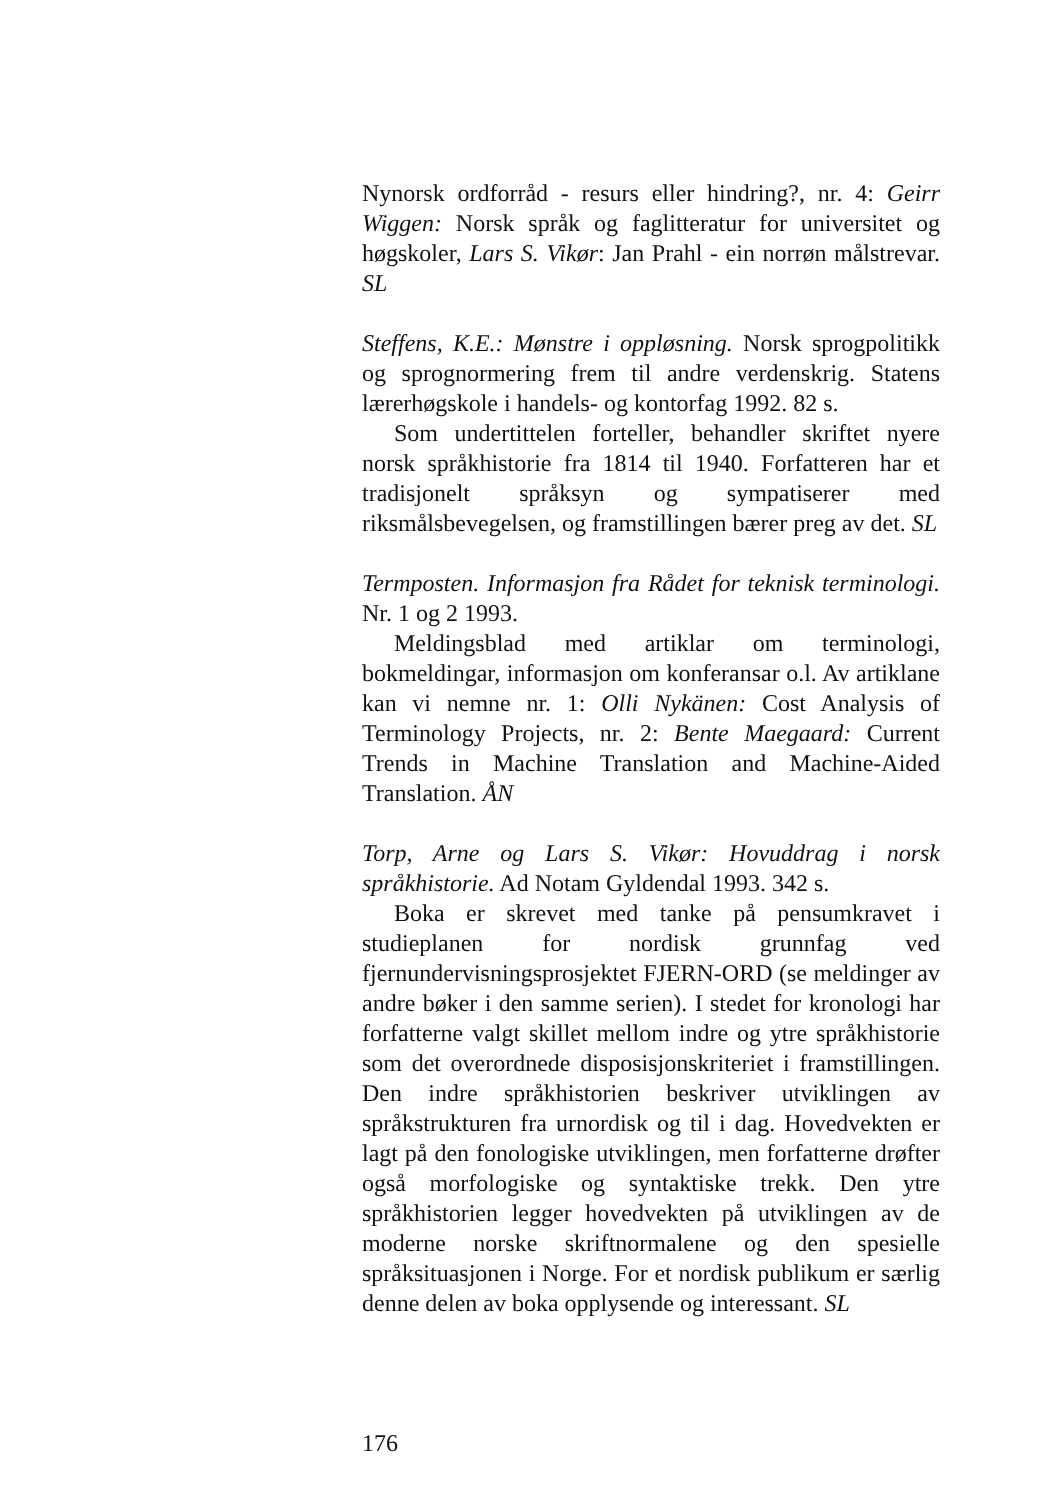Nynorsk ordforråd - resurs eller hindring?, nr. 4: Geirr Wiggen: Norsk språk og faglitteratur for universitet og høgskoler, Lars S. Vikør: Jan Prahl - ein norrøn målstrevar. SL
Steffens, K.E.: Mønstre i oppløsning. Norsk sprogpolitikk og sprognormering frem til andre verdenskrig. Statens lærerhøgskole i handels- og kontorfag 1992. 82 s.
Som undertittelen forteller, behandler skriftet nyere norsk språkhistorie fra 1814 til 1940. Forfatteren har et tradisjonelt språksyn og sympatiserer med riksmålsbevegelsen, og framstillingen bærer preg av det. SL
Termposten. Informasjon fra Rådet for teknisk terminologi. Nr. 1 og 2 1993.
Meldingsblad med artiklar om terminologi, bokmeldingar, informasjon om konferansar o.l. Av artiklane kan vi nemne nr. 1: Olli Nykänen: Cost Analysis of Terminology Projects, nr. 2: Bente Maegaard: Current Trends in Machine Translation and Machine-Aided Translation. ÅN
Torp, Arne og Lars S. Vikør: Hovuddrag i norsk språkhistorie. Ad Notam Gyldendal 1993. 342 s.
Boka er skrevet med tanke på pensumkravet i studieplanen for nordisk grunnfag ved fjernundervisningsprosjektet FJERN-ORD (se meldinger av andre bøker i den samme serien). I stedet for kronologi har forfatterne valgt skillet mellom indre og ytre språkhistorie som det overordnede disposisjonskriteriet i framstillingen. Den indre språkhistorien beskriver utviklingen av språkstrukturen fra urnordisk og til i dag. Hovedvekten er lagt på den fonologiske utviklingen, men forfatterne drøfter også morfologiske og syntaktiske trekk. Den ytre språkhistorien legger hovedvekten på utviklingen av de moderne norske skriftnormalene og den spesielle språksituasjonen i Norge. For et nordisk publikum er særlig denne delen av boka opplysende og interessant. SL
176